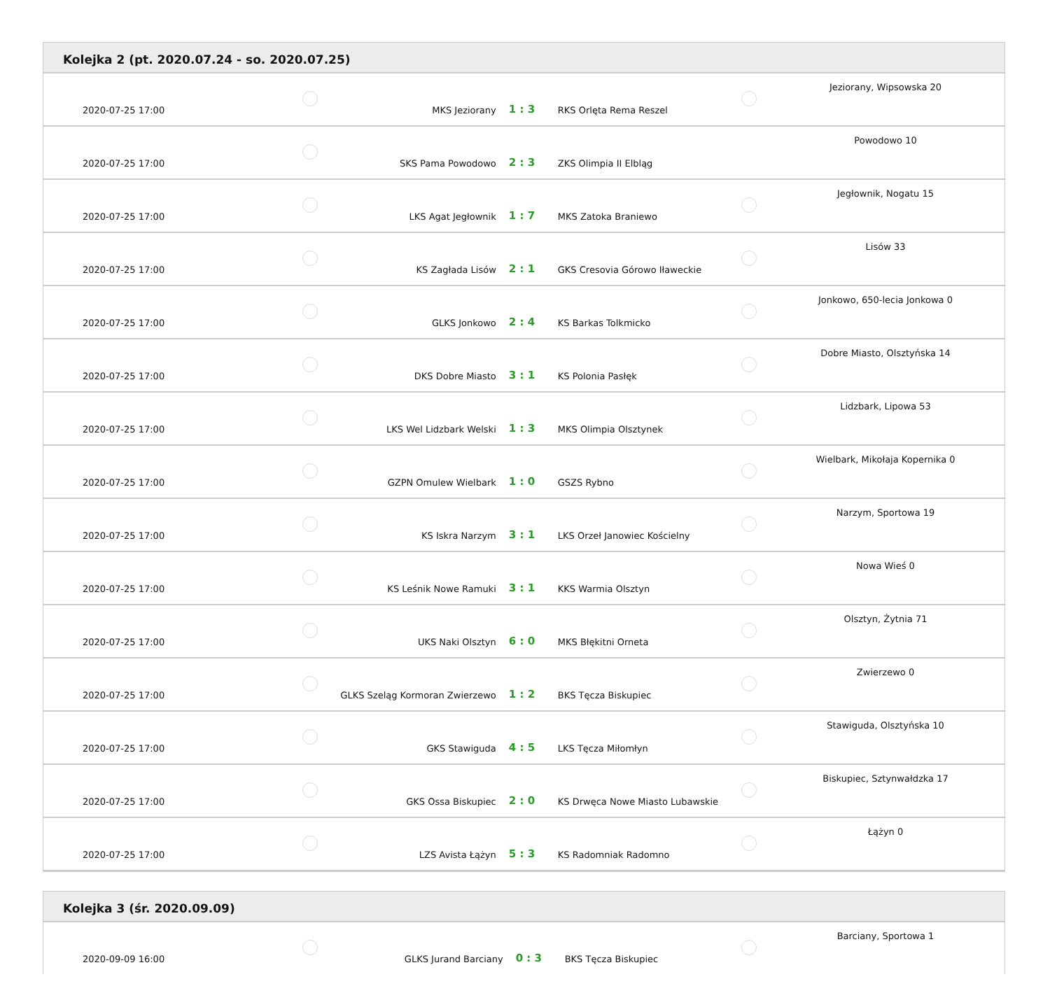Kolejka 2 (pt. 2020.07.24 - so. 2020.07.25)
| 2020-07-25 17:00 | | MKS Jeziorany | 1 : 3 | RKS Orlęta Rema Reszel | | Jeziorany, Wipsowska 20 |
| 2020-07-25 17:00 | | SKS Pama Powodowo | 2 : 3 | ZKS Olimpia II Elbląg | | Powodowo 10 |
| 2020-07-25 17:00 | | LKS Agat Jegłownik | 1 : 7 | MKS Zatoka Braniewo | | Jegłownik, Nogatu 15 |
| 2020-07-25 17:00 | | KS Zagłada Lisów | 2 : 1 | GKS Cresovia Górowo Iławeckie | | Lisów 33 |
| 2020-07-25 17:00 | | GLKS Jonkowo | 2 : 4 | KS Barkas Tolkmicko | | Jonkowo, 650-lecia Jonkowa 0 |
| 2020-07-25 17:00 | | DKS Dobre Miasto | 3 : 1 | KS Polonia Pasłęk | | Dobre Miasto, Olsztyńska 14 |
| 2020-07-25 17:00 | | LKS Wel Lidzbark Welski | 1 : 3 | MKS Olimpia Olsztynek | | Lidzbark, Lipowa 53 |
| 2020-07-25 17:00 | | GZPN Omulew Wielbark | 1 : 0 | GSZS Rybno | | Wielbark, Mikołaja Kopernika 0 |
| 2020-07-25 17:00 | | KS Iskra Narzym | 3 : 1 | LKS Orzeł Janowiec Kościelny | | Narzym, Sportowa 19 |
| 2020-07-25 17:00 | | KS Leśnik Nowe Ramuki | 3 : 1 | KKS Warmia Olsztyn | | Nowa Wieś 0 |
| 2020-07-25 17:00 | | UKS Naki Olsztyn | 6 : 0 | MKS Błękitni Orneta | | Olsztyn, Żytnia 71 |
| 2020-07-25 17:00 | | GLKS Szeląg Kormoran Zwierzewo | 1 : 2 | BKS Tęcza Biskupiec | | Zwierzewo 0 |
| 2020-07-25 17:00 | | GKS Stawiguda | 4 : 5 | LKS Tęcza Miłomłyn | | Stawiguda, Olsztyńska 10 |
| 2020-07-25 17:00 | | GKS Ossa Biskupiec | 2 : 0 | KS Drwęca Nowe Miasto Lubawskie | | Biskupiec, Sztynwałdzka 17 |
| 2020-07-25 17:00 | | LZS Avista Łążyn | 5 : 3 | KS Radomniak Radomno | | Łążyn 0 |
Kolejka 3 (śr. 2020.09.09)
| 2020-09-09 16:00 | | GLKS Jurand Barciany | 0 : 3 | BKS Tęcza Biskupiec | | Barciany, Sportowa 1 |